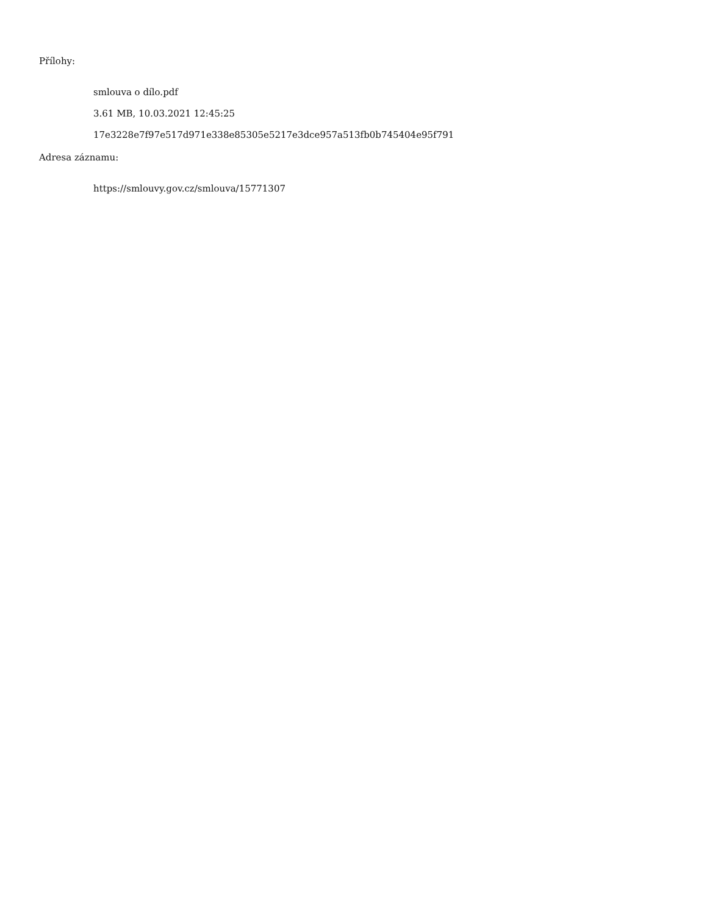Přílohy:
smlouva o dílo.pdf
3.61 MB, 10.03.2021 12:45:25
17e3228e7f97e517d971e338e85305e5217e3dce957a513fb0b745404e95f791
Adresa záznamu:
https://smlouvy.gov.cz/smlouva/15771307